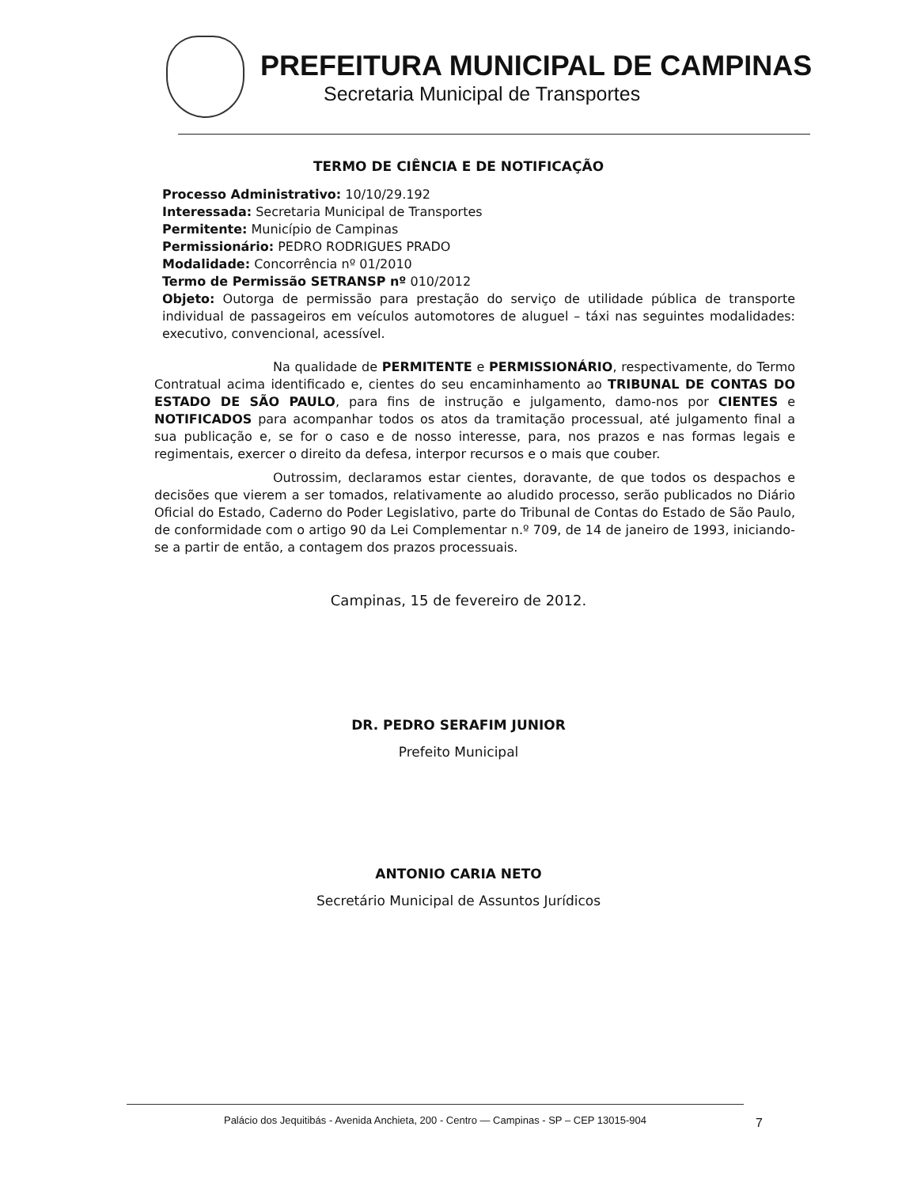PREFEITURA MUNICIPAL DE CAMPINAS
Secretaria Municipal de Transportes
TERMO DE CIÊNCIA E DE NOTIFICAÇÃO
Processo Administrativo: 10/10/29.192
Interessada: Secretaria Municipal de Transportes
Permitente: Município de Campinas
Permissionário: PEDRO RODRIGUES PRADO
Modalidade: Concorrência nº 01/2010
Termo de Permissão SETRANSP nº 010/2012
Objeto: Outorga de permissão para prestação do serviço de utilidade pública de transporte individual de passageiros em veículos automotores de aluguel – táxi nas seguintes modalidades: executivo, convencional, acessível.
Na qualidade de PERMITENTE e PERMISSIONÁRIO, respectivamente, do Termo Contratual acima identificado e, cientes do seu encaminhamento ao TRIBUNAL DE CONTAS DO ESTADO DE SÃO PAULO, para fins de instrução e julgamento, damo-nos por CIENTES e NOTIFICADOS para acompanhar todos os atos da tramitação processual, até julgamento final a sua publicação e, se for o caso e de nosso interesse, para, nos prazos e nas formas legais e regimentais, exercer o direito da defesa, interpor recursos e o mais que couber.
Outrossim, declaramos estar cientes, doravante, de que todos os despachos e decisões que vierem a ser tomados, relativamente ao aludido processo, serão publicados no Diário Oficial do Estado, Caderno do Poder Legislativo, parte do Tribunal de Contas do Estado de São Paulo, de conformidade com o artigo 90 da Lei Complementar n.º 709, de 14 de janeiro de 1993, iniciando-se a partir de então, a contagem dos prazos processuais.
Campinas, 15 de fevereiro de 2012.
DR. PEDRO SERAFIM JUNIOR
Prefeito Municipal
ANTONIO CARIA NETO
Secretário Municipal de Assuntos Jurídicos
Palácio dos Jequitibás - Avenida Anchieta, 200 - Centro — Campinas - SP – CEP 13015-904
7